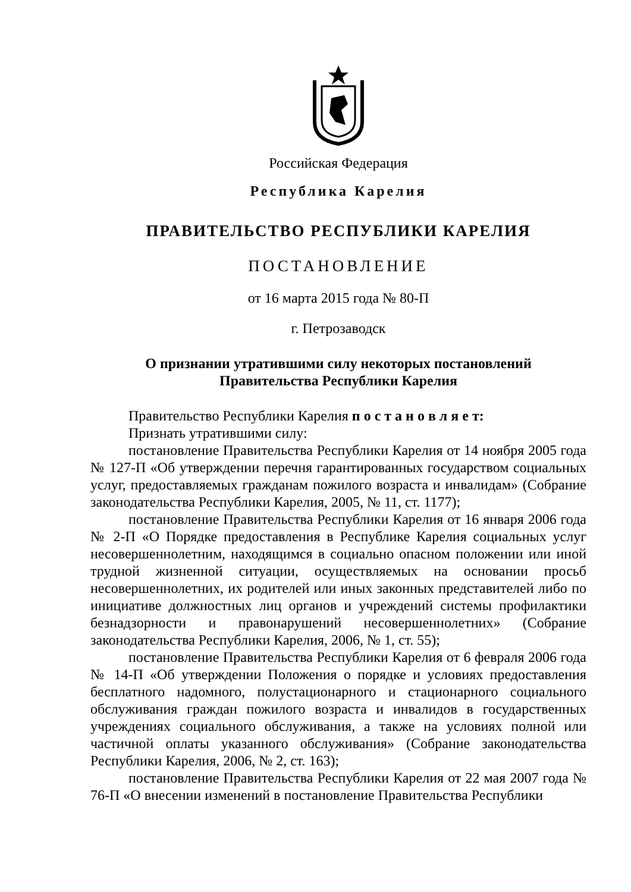Российская Федерация
Республика Карелия
ПРАВИТЕЛЬСТВО РЕСПУБЛИКИ КАРЕЛИЯ
ПОСТАНОВЛЕНИЕ
от 16 марта 2015 года № 80-П
г. Петрозаводск
О признании утратившими силу некоторых постановлений
Правительства Республики Карелия
Правительство Республики Карелия п о с т а н о в л я е т:
Признать утратившими силу:
постановление Правительства Республики Карелия от 14 ноября 2005 года № 127-П «Об утверждении перечня гарантированных государством социальных услуг, предоставляемых гражданам пожилого возраста и инвалидам» (Собрание законодательства Республики Карелия, 2005, № 11, ст. 1177);
постановление Правительства Республики Карелия от 16 января 2006 года № 2-П «О Порядке предоставления в Республике Карелия социальных услуг несовершеннолетним, находящимся в социально опасном положении или иной трудной жизненной ситуации, осуществляемых на основании просьб несовершеннолетних, их родителей или иных законных представителей либо по инициативе должностных лиц органов и учреждений системы профилактики безнадзорности и правонарушений несовершеннолетних» (Собрание законодательства Республики Карелия, 2006, № 1, ст. 55);
постановление Правительства Республики Карелия от 6 февраля 2006 года № 14-П «Об утверждении Положения о порядке и условиях предоставления бесплатного надомного, полустационарного и стационарного социального обслуживания граждан пожилого возраста и инвалидов в государственных учреждениях социального обслуживания, а также на условиях полной или частичной оплаты указанного обслуживания» (Собрание законодательства Республики Карелия, 2006, № 2, ст. 163);
постановление Правительства Республики Карелия от 22 мая 2007 года № 76-П «О внесении изменений в постановление Правительства Республики